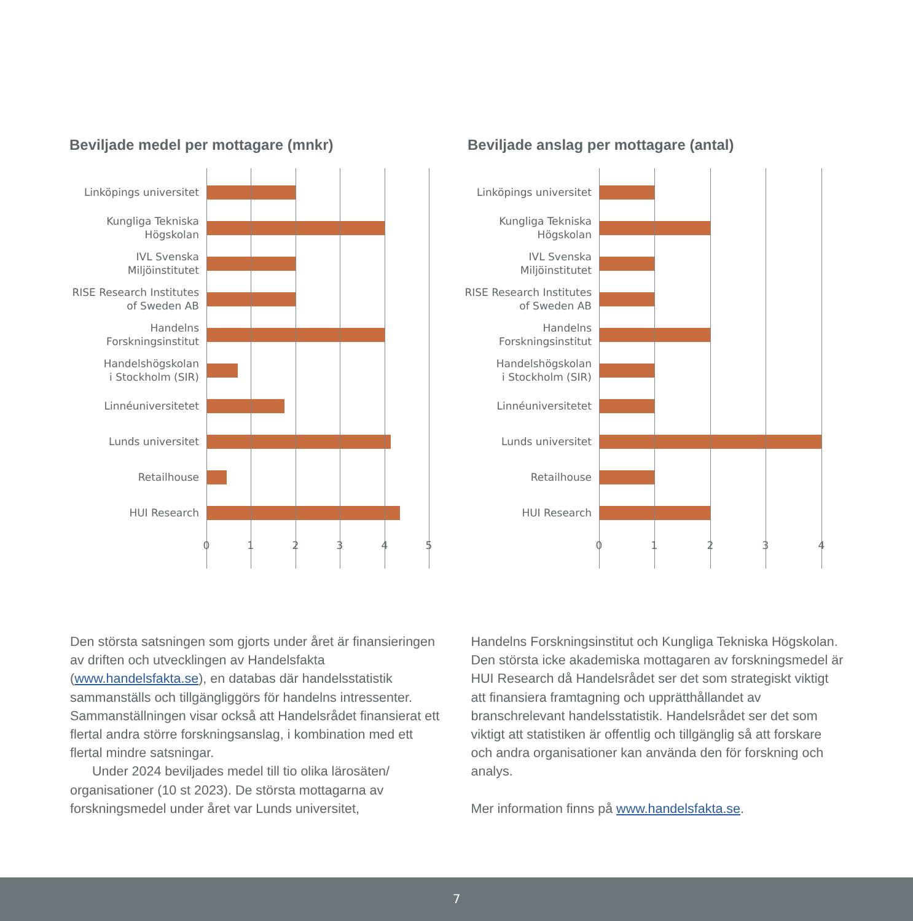Beviljade medel per mottagare (mnkr)
Linköpings universitet
Kungliga Tekniska
Högskolan
IVL Svenska Miljöinstitutet
RISE Research Institutes
of Sweden AB
Handelns
Forskningsinstitut
Handelshögskolan
i Stockholm (SIR)
Linnéuniversitetet
Lunds universitet
Retailhouse
HUI Research
0 1 2 3 4 5
Beviljade anslag per mottagare (antal)
Linköpings universitet
Kungliga Tekniska
Högskolan
IVL Svenska
Miljöinstitutet
RISE Research Institutes
of Sweden AB
Handelns
Forskningsinstitut
Handelshögskolan
i Stockholm (SIR)
Linnéuniversitetet
Lunds universitet
Retailhouse
HUI Research
0 1 2 3 4
Den största satsningen som gjorts under året är finansieringen av driften och utvecklingen av Handelsfakta (www.handelsfakta.se), en databas där handelsstatistik sammanställs och tillgängliggörs för handelns intressenter. Sammanställningen visar också att Handelsrådet finansierat ett flertal andra större forskningsanslag, i kombination med ett flertal mindre satsningar.
Under 2024 beviljades medel till tio olika lärosäten/ organisationer (10 st 2023). De största mottagarna av forskningsmedel under året var Lunds universitet,
Handelns Forskningsinstitut och Kungliga Tekniska Högskolan. Den största icke akademiska mottagaren av forskningsmedel är HUI Research då Handelsrådet ser det som strategiskt viktigt att finansiera framtagning och upprätthållandet av branschrelevant handelsstatistik. Handelsrådet ser det som viktigt att statistiken är offentlig och tillgänglig så att forskare och andra organisationer kan använda den för forskning och analys.
Mer information finns på www.handelsfakta.se.
7